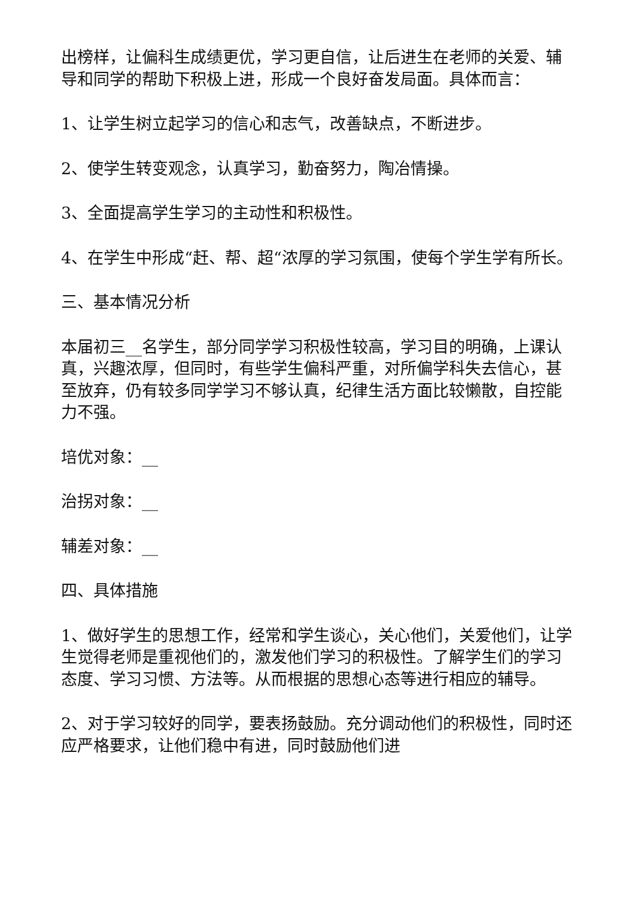出榜样，让偏科生成绩更优，学习更自信，让后进生在老师的关爱、辅导和同学的帮助下积极上进，形成一个良好奋发局面。具体而言：
1、让学生树立起学习的信心和志气，改善缺点，不断进步。
2、使学生转变观念，认真学习，勤奋努力，陶冶情操。
3、全面提高学生学习的主动性和积极性。
4、在学生中形成“赶、帮、超“浓厚的学习氛围，使每个学生学有所长。
三、基本情况分析
本届初三__名学生，部分同学学习积极性较高，学习目的明确，上课认真，兴趣浓厚，但同时，有些学生偏科严重，对所偏学科失去信心，甚至放弃，仍有较多同学学习不够认真，纪律生活方面比较懒散，自控能力不强。
培优对象：__
治拐对象：__
辅差对象：__
四、具体措施
1、做好学生的思想工作，经常和学生谈心，关心他们，关爱他们，让学生觉得老师是重视他们的，激发他们学习的积极性。了解学生们的学习态度、学习习惯、方法等。从而根据的思想心态等进行相应的辅导。
2、对于学习较好的同学，要表扬鼓励。充分调动他们的积极性，同时还应严格要求，让他们稳中有进，同时鼓励他们进